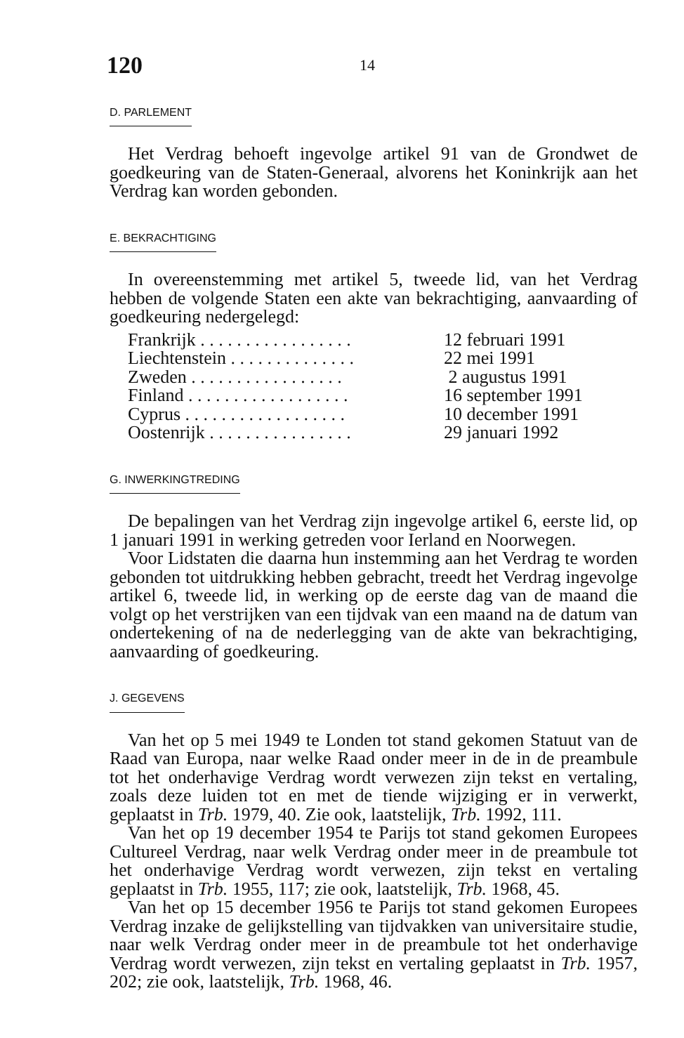120 14
D. PARLEMENT
Het Verdrag behoeft ingevolge artikel 91 van de Grondwet de goedkeuring van de Staten-Generaal, alvorens het Koninkrijk aan het Verdrag kan worden gebonden.
E. BEKRACHTIGING
In overeenstemming met artikel 5, tweede lid, van het Verdrag hebben de volgende Staten een akte van bekrachtiging, aanvaarding of goedkeuring nedergelegd:
| Frankrijk . . . . . . . . . . . . . . . . . | 12 februari 1991 |
| Liechtenstein . . . . . . . . . . . . . . | 22 mei 1991 |
| Zweden . . . . . . . . . . . . . . . . . | 2 augustus 1991 |
| Finland . . . . . . . . . . . . . . . . . . | 16 september 1991 |
| Cyprus . . . . . . . . . . . . . . . . . . | 10 december 1991 |
| Oostenrijk . . . . . . . . . . . . . . . . | 29 januari 1992 |
G. INWERKINGTREDING
De bepalingen van het Verdrag zijn ingevolge artikel 6, eerste lid, op 1 januari 1991 in werking getreden voor Ierland en Noorwegen.
Voor Lidstaten die daarna hun instemming aan het Verdrag te worden gebonden tot uitdrukking hebben gebracht, treedt het Verdrag ingevolge artikel 6, tweede lid, in werking op de eerste dag van de maand die volgt op het verstrijken van een tijdvak van een maand na de datum van ondertekening of na de nederlegging van de akte van bekrachtiging, aanvaarding of goedkeuring.
J. GEGEVENS
Van het op 5 mei 1949 te Londen tot stand gekomen Statuut van de Raad van Europa, naar welke Raad onder meer in de in de preambule tot het onderhavige Verdrag wordt verwezen zijn tekst en vertaling, zoals deze luiden tot en met de tiende wijziging er in verwerkt, geplaatst in Trb. 1979, 40. Zie ook, laatstelijk, Trb. 1992, 111.
Van het op 19 december 1954 te Parijs tot stand gekomen Europees Cultureel Verdrag, naar welk Verdrag onder meer in de preambule tot het onderhavige Verdrag wordt verwezen, zijn tekst en vertaling geplaatst in Trb. 1955, 117; zie ook, laatstelijk, Trb. 1968, 45.
Van het op 15 december 1956 te Parijs tot stand gekomen Europees Verdrag inzake de gelijkstelling van tijdvakken van universitaire studie, naar welk Verdrag onder meer in de preambule tot het onderhavige Verdrag wordt verwezen, zijn tekst en vertaling geplaatst in Trb. 1957, 202; zie ook, laatstelijk, Trb. 1968, 46.